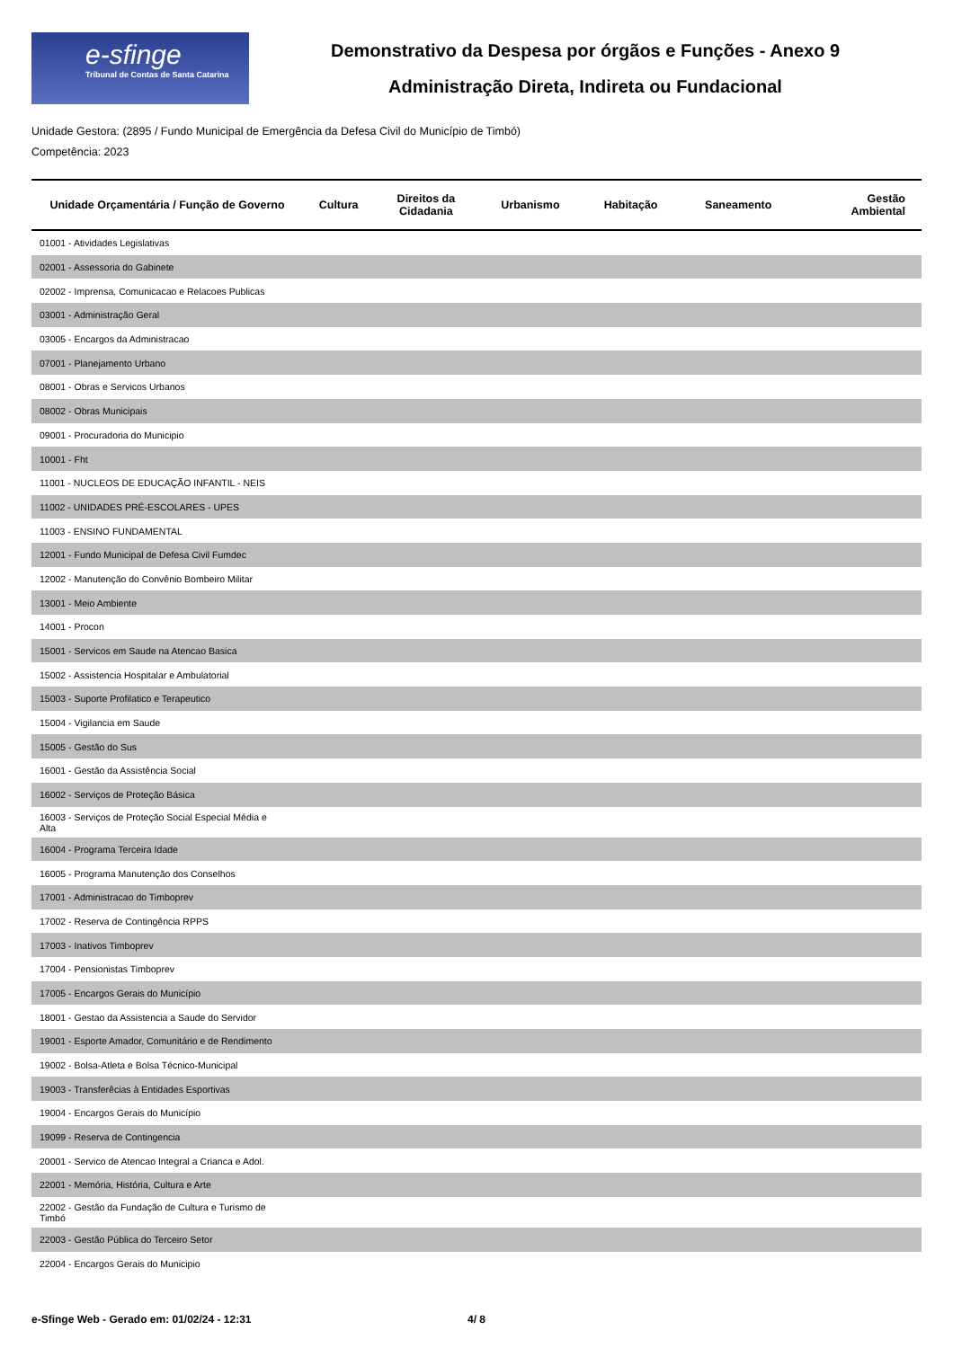e-sfinge
Tribunal de Contas de Santa Catarina
Demonstrativo da Despesa por órgãos e Funções - Anexo 9
Administração Direta, Indireta ou Fundacional
Unidade Gestora: (2895 / Fundo Municipal de Emergência da Defesa Civil do Município de Timbó)
Competência: 2023
| Unidade Orçamentária / Função de Governo | Cultura | Direitos da Cidadania | Urbanismo | Habitação | Saneamento | Gestão Ambiental |
| --- | --- | --- | --- | --- | --- | --- |
| 01001 - Atividades Legislativas | | | | | | |
| 02001 - Assessoria do Gabinete | | | | | | |
| 02002 - Imprensa, Comunicacao e Relacoes Publicas | | | | | | |
| 03001 - Administração Geral | | | | | | |
| 03005 - Encargos da Administracao | | | | | | |
| 07001 - Planejamento Urbano | | | | | | |
| 08001 - Obras e Servicos Urbanos | | | | | | |
| 08002 - Obras Municipais | | | | | | |
| 09001 - Procuradoria do Municipio | | | | | | |
| 10001 - Fht | | | | | | |
| 11001 - NUCLEOS DE EDUCAÇÃO INFANTIL - NEIS | | | | | | |
| 11002 - UNIDADES PRÉ-ESCOLARES - UPES | | | | | | |
| 11003 - ENSINO FUNDAMENTAL | | | | | | |
| 12001 - Fundo Municipal de Defesa Civil Fumdec | | | | | | |
| 12002 - Manutenção do Convênio Bombeiro Militar | | | | | | |
| 13001 - Meio Ambiente | | | | | | |
| 14001 - Procon | | | | | | |
| 15001 - Servicos em Saude na Atencao Basica | | | | | | |
| 15002 - Assistencia Hospitalar e Ambulatorial | | | | | | |
| 15003 - Suporte Profilatico e Terapeutico | | | | | | |
| 15004 - Vigilancia em Saude | | | | | | |
| 15005 - Gestão do Sus | | | | | | |
| 16001 - Gestão da Assistência Social | | | | | | |
| 16002 - Serviços de Proteção Básica | | | | | | |
| 16003 - Serviços de Proteção Social Especial Média e Alta | | | | | | |
| 16004 - Programa Terceira Idade | | | | | | |
| 16005 - Programa Manutenção dos Conselhos | | | | | | |
| 17001 - Administracao do Timboprev | | | | | | |
| 17002 - Reserva de Contingência RPPS | | | | | | |
| 17003 - Inativos Timboprev | | | | | | |
| 17004 - Pensionistas Timboprev | | | | | | |
| 17005 - Encargos Gerais do Município | | | | | | |
| 18001 - Gestao da Assistencia a Saude do Servidor | | | | | | |
| 19001 - Esporte Amador, Comunitário e de Rendimento | | | | | | |
| 19002 - Bolsa-Atleta e Bolsa Técnico-Municipal | | | | | | |
| 19003 - Transferêcias à Entidades Esportivas | | | | | | |
| 19004 - Encargos Gerais do Município | | | | | | |
| 19099 - Reserva de Contingencia | | | | | | |
| 20001 - Servico de Atencao Integral a Crianca e Adol. | | | | | | |
| 22001 - Memória, História, Cultura e Arte | | | | | | |
| 22002 - Gestão da Fundação de Cultura e Turismo de Timbó | | | | | | |
| 22003 - Gestão Pública do Terceiro Setor | | | | | | |
| 22004 - Encargos Gerais do Municipio | | | | | | |
e-Sfinge Web - Gerado em: 01/02/24 - 12:31 4/ 8